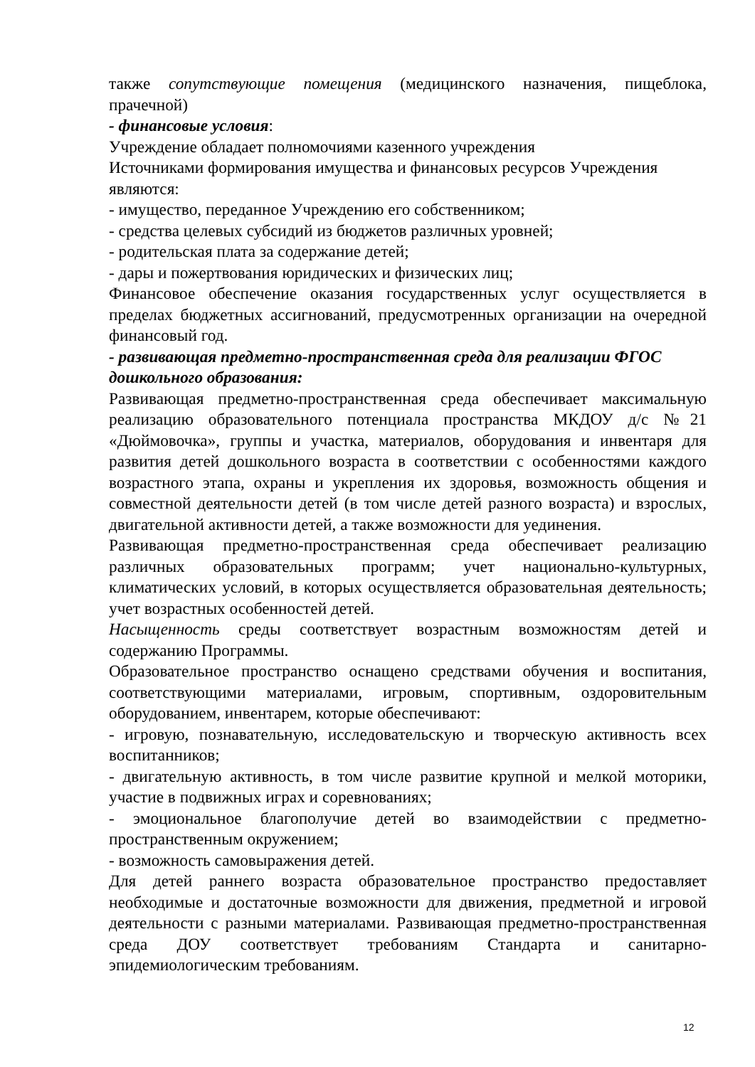также сопутствующие помещения (медицинского назначения, пищеблока, прачечной)
- финансовые условия:
Учреждение обладает полномочиями казенного учреждения
Источниками формирования имущества и финансовых ресурсов Учреждения являются:
- имущество, переданное Учреждению его собственником;
- средства целевых субсидий из бюджетов различных уровней;
- родительская плата за содержание детей;
- дары и пожертвования юридических и физических лиц;
Финансовое обеспечение оказания государственных услуг осуществляется в пределах бюджетных ассигнований, предусмотренных организации на очередной финансовый год.
- развивающая предметно-пространственная среда для реализации ФГОС дошкольного образования:
Развивающая предметно-пространственная среда обеспечивает максимальную реализацию образовательного потенциала пространства МКДОУ д/с №21 «Дюймовочка», группы и участка, материалов, оборудования и инвентаря для развития детей дошкольного возраста в соответствии с особенностями каждого возрастного этапа, охраны и укрепления их здоровья, возможность общения и совместной деятельности детей (в том числе детей разного возраста) и взрослых, двигательной активности детей, а также возможности для уединения.
Развивающая предметно-пространственная среда обеспечивает реализацию различных образовательных программ; учет национально-культурных, климатических условий, в которых осуществляется образовательная деятельность; учет возрастных особенностей детей.
Насыщенность среды соответствует возрастным возможностям детей и содержанию Программы.
Образовательное пространство оснащено средствами обучения и воспитания, соответствующими материалами, игровым, спортивным, оздоровительным оборудованием, инвентарем, которые обеспечивают:
- игровую, познавательную, исследовательскую и творческую активность всех воспитанников;
- двигательную активность, в том числе развитие крупной и мелкой моторики, участие в подвижных играх и соревнованиях;
- эмоциональное благополучие детей во взаимодействии с предметно-пространственным окружением;
- возможность самовыражения детей.
Для детей раннего возраста образовательное пространство предоставляет необходимые и достаточные возможности для движения, предметной и игровой деятельности с разными материалами. Развивающая предметно-пространственная среда ДОУ соответствует требованиям Стандарта и санитарно-эпидемиологическим требованиям.
12